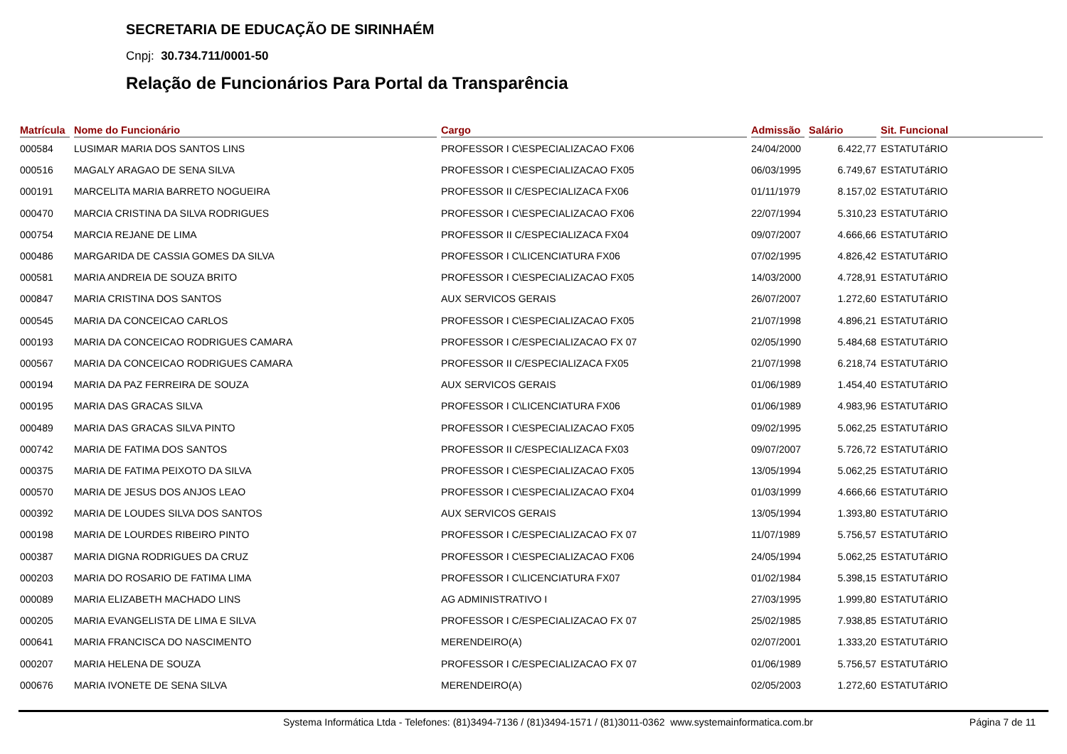SECRETARIA DE EDUCAÇÃO DE SIRINHAÉM
Cnpj: 30.734.711/0001-50
Relação de Funcionários Para Portal da Transparência
| Matrícula | Nome do Funcionário | Cargo | Admissão | Salário | Sit. Funcional |
| --- | --- | --- | --- | --- | --- |
| 000584 | LUSIMAR MARIA DOS SANTOS LINS | PROFESSOR I C\ESPECIALIZACAO FX06 | 24/04/2000 | 6.422,77 | ESTATUTáRIO |
| 000516 | MAGALY ARAGAO DE SENA SILVA | PROFESSOR I C\ESPECIALIZACAO FX05 | 06/03/1995 | 6.749,67 | ESTATUTáRIO |
| 000191 | MARCELITA MARIA BARRETO NOGUEIRA | PROFESSOR II C/ESPECIALIZACA FX06 | 01/11/1979 | 8.157,02 | ESTATUTáRIO |
| 000470 | MARCIA CRISTINA DA SILVA RODRIGUES | PROFESSOR I C\ESPECIALIZACAO FX06 | 22/07/1994 | 5.310,23 | ESTATUTáRIO |
| 000754 | MARCIA REJANE DE LIMA | PROFESSOR II C/ESPECIALIZACA FX04 | 09/07/2007 | 4.666,66 | ESTATUTáRIO |
| 000486 | MARGARIDA DE CASSIA GOMES DA SILVA | PROFESSOR I C\LICENCIATURA FX06 | 07/02/1995 | 4.826,42 | ESTATUTáRIO |
| 000581 | MARIA ANDREIA DE SOUZA BRITO | PROFESSOR I C\ESPECIALIZACAO FX05 | 14/03/2000 | 4.728,91 | ESTATUTáRIO |
| 000847 | MARIA CRISTINA DOS SANTOS | AUX SERVICOS GERAIS | 26/07/2007 | 1.272,60 | ESTATUTáRIO |
| 000545 | MARIA DA CONCEICAO CARLOS | PROFESSOR I C\ESPECIALIZACAO FX05 | 21/07/1998 | 4.896,21 | ESTATUTáRIO |
| 000193 | MARIA DA CONCEICAO RODRIGUES CAMARA | PROFESSOR I C/ESPECIALIZACAO FX 07 | 02/05/1990 | 5.484,68 | ESTATUTáRIO |
| 000567 | MARIA DA CONCEICAO RODRIGUES CAMARA | PROFESSOR II C/ESPECIALIZACA FX05 | 21/07/1998 | 6.218,74 | ESTATUTáRIO |
| 000194 | MARIA DA PAZ FERREIRA DE SOUZA | AUX SERVICOS GERAIS | 01/06/1989 | 1.454,40 | ESTATUTáRIO |
| 000195 | MARIA DAS GRACAS SILVA | PROFESSOR I C\LICENCIATURA FX06 | 01/06/1989 | 4.983,96 | ESTATUTáRIO |
| 000489 | MARIA DAS GRACAS SILVA PINTO | PROFESSOR I C\ESPECIALIZACAO FX05 | 09/02/1995 | 5.062,25 | ESTATUTáRIO |
| 000742 | MARIA DE FATIMA DOS SANTOS | PROFESSOR II C/ESPECIALIZACA FX03 | 09/07/2007 | 5.726,72 | ESTATUTáRIO |
| 000375 | MARIA DE FATIMA PEIXOTO DA SILVA | PROFESSOR I C\ESPECIALIZACAO FX05 | 13/05/1994 | 5.062,25 | ESTATUTáRIO |
| 000570 | MARIA DE JESUS DOS ANJOS LEAO | PROFESSOR I C\ESPECIALIZACAO FX04 | 01/03/1999 | 4.666,66 | ESTATUTáRIO |
| 000392 | MARIA DE LOUDES SILVA DOS SANTOS | AUX SERVICOS GERAIS | 13/05/1994 | 1.393,80 | ESTATUTáRIO |
| 000198 | MARIA DE LOURDES RIBEIRO PINTO | PROFESSOR I C/ESPECIALIZACAO FX 07 | 11/07/1989 | 5.756,57 | ESTATUTáRIO |
| 000387 | MARIA DIGNA RODRIGUES DA CRUZ | PROFESSOR I C\ESPECIALIZACAO FX06 | 24/05/1994 | 5.062,25 | ESTATUTáRIO |
| 000203 | MARIA DO ROSARIO DE FATIMA LIMA | PROFESSOR I C\LICENCIATURA FX07 | 01/02/1984 | 5.398,15 | ESTATUTáRIO |
| 000089 | MARIA ELIZABETH MACHADO LINS | AG ADMINISTRATIVO I | 27/03/1995 | 1.999,80 | ESTATUTáRIO |
| 000205 | MARIA EVANGELISTA DE LIMA E SILVA | PROFESSOR I C/ESPECIALIZACAO FX 07 | 25/02/1985 | 7.938,85 | ESTATUTáRIO |
| 000641 | MARIA FRANCISCA DO NASCIMENTO | MERENDEIRO(A) | 02/07/2001 | 1.333,20 | ESTATUTáRIO |
| 000207 | MARIA HELENA DE SOUZA | PROFESSOR I C/ESPECIALIZACAO FX 07 | 01/06/1989 | 5.756,57 | ESTATUTáRIO |
| 000676 | MARIA IVONETE DE SENA SILVA | MERENDEIRO(A) | 02/05/2003 | 1.272,60 | ESTATUTáRIO |
Systema Informática Ltda - Telefones: (81)3494-7136 / (81)3494-1571 / (81)3011-0362 www.systemainformatica.com.br Página 7 de 11